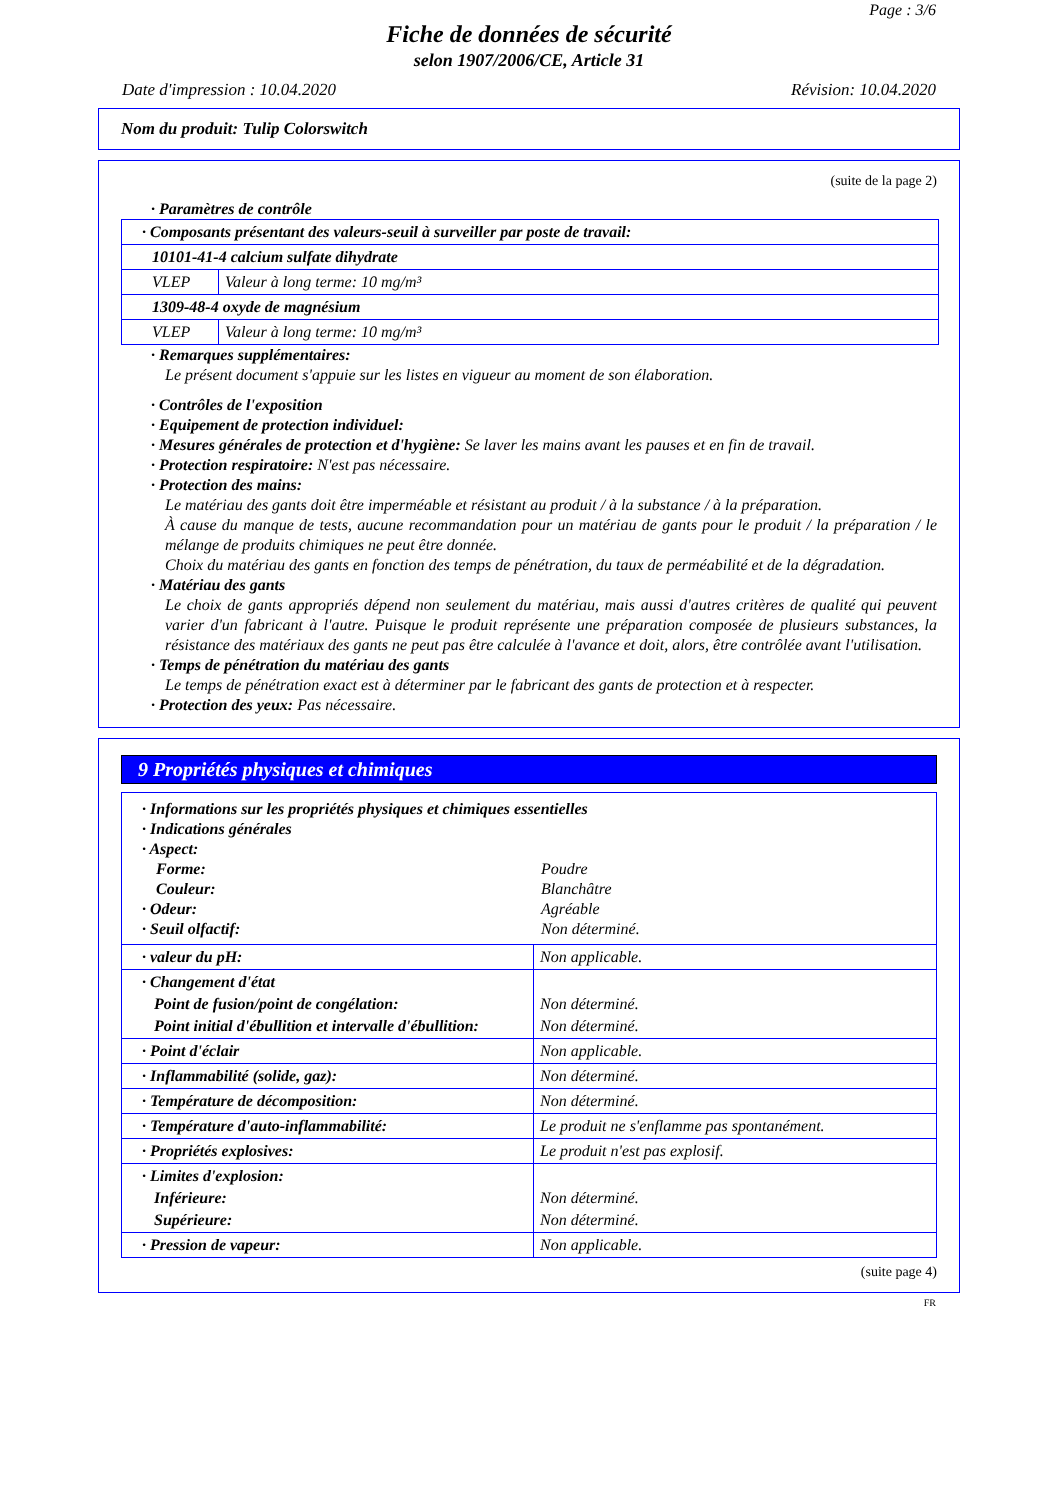Page : 3/6
Fiche de données de sécurité
selon 1907/2006/CE, Article 31
Date d'impression : 10.04.2020 Révision: 10.04.2020
Nom du produit: Tulip Colorswitch
(suite de la page 2)
· Paramètres de contrôle
| · Composants présentant des valeurs-seuil à surveiller par poste de travail: | |
| 10101-41-4 calcium sulfate dihydrate | |
| VLEP | Valeur à long terme: 10 mg/m³ |
| 1309-48-4 oxyde de magnésium | |
| VLEP | Valeur à long terme: 10 mg/m³ |
· Remarques supplémentaires:
Le présent document s'appuie sur les listes en vigueur au moment de son élaboration.
· Contrôles de l'exposition
· Equipement de protection individuel:
· Mesures générales de protection et d'hygiène: Se laver les mains avant les pauses et en fin de travail.
· Protection respiratoire: N'est pas nécessaire.
· Protection des mains:
Le matériau des gants doit être imperméable et résistant au produit / à la substance / à la préparation.
À cause du manque de tests, aucune recommandation pour un matériau de gants pour le produit / la préparation / le mélange de produits chimiques ne peut être donnée.
Choix du matériau des gants en fonction des temps de pénétration, du taux de perméabilité et de la dégradation.
· Matériau des gants
Le choix de gants appropriés dépend non seulement du matériau, mais aussi d'autres critères de qualité qui peuvent varier d'un fabricant à l'autre. Puisque le produit représente une préparation composée de plusieurs substances, la résistance des matériaux des gants ne peut pas être calculée à l'avance et doit, alors, être contrôlée avant l'utilisation.
· Temps de pénétration du matériau des gants
Le temps de pénétration exact est à déterminer par le fabricant des gants de protection et à respecter.
· Protection des yeux: Pas nécessaire.
9 Propriétés physiques et chimiques
| · Informations sur les propriétés physiques et chimiques essentielles | |
| · Indications générales | |
| · Aspect: | |
| Forme: | Poudre |
| Couleur: | Blanchâtre |
| · Odeur: | Agréable |
| · Seuil olfactif: | Non déterminé. |
| · valeur du pH: | Non applicable. |
| · Changement d'état Point de fusion/point de congélation: Point initial d'ébullition et intervalle d'ébullition: | Non déterminé. Non déterminé. |
| · Point d'éclair | Non applicable. |
| · Inflammabilité (solide, gaz): | Non déterminé. |
| · Température de décomposition: | Non déterminé. |
| · Température d'auto-inflammabilité: | Le produit ne s'enflamme pas spontanément. |
| · Propriétés explosives: | Le produit n'est pas explosif. |
| · Limites d'explosion: Inférieure: Supérieure: | Non déterminé. Non déterminé. |
| · Pression de vapeur: | Non applicable. |
(suite page 4)
FR